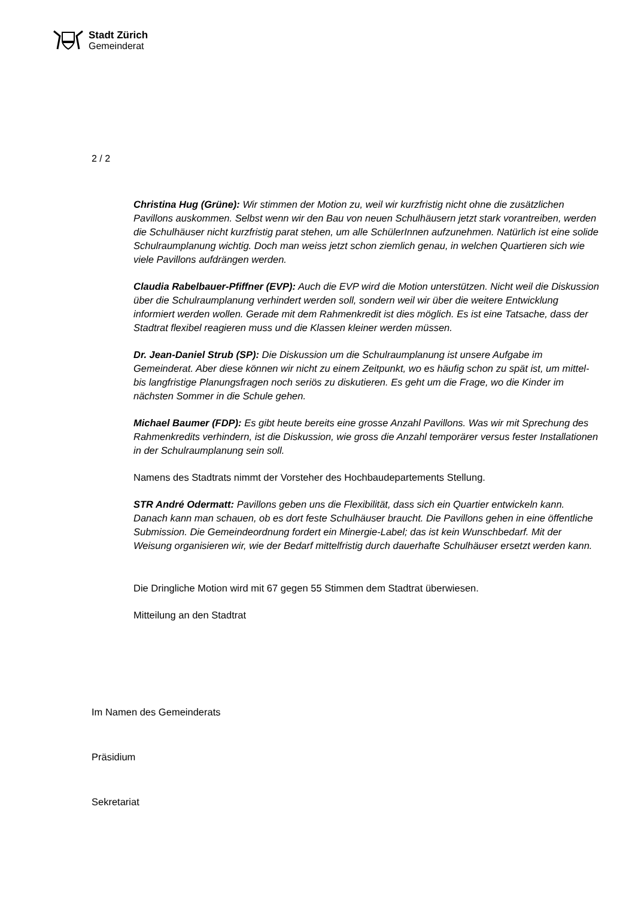Stadt Zürich
Gemeinderat
2 / 2
Christina Hug (Grüne): Wir stimmen der Motion zu, weil wir kurzfristig nicht ohne die zusätzlichen Pavillons auskommen. Selbst wenn wir den Bau von neuen Schulhäusern jetzt stark vorantreiben, werden die Schulhäuser nicht kurzfristig parat stehen, um alle SchülerInnen aufzunehmen. Natürlich ist eine solide Schulraumplanung wichtig. Doch man weiss jetzt schon ziemlich genau, in welchen Quartieren sich wie viele Pavillons aufdrängen werden.
Claudia Rabelbauer-Pfiffner (EVP): Auch die EVP wird die Motion unterstützen. Nicht weil die Diskussion über die Schulraumplanung verhindert werden soll, sondern weil wir über die weitere Entwicklung informiert werden wollen. Gerade mit dem Rahmenkredit ist dies möglich. Es ist eine Tatsache, dass der Stadtrat flexibel reagieren muss und die Klassen kleiner werden müssen.
Dr. Jean-Daniel Strub (SP): Die Diskussion um die Schulraumplanung ist unsere Aufgabe im Gemeinderat. Aber diese können wir nicht zu einem Zeitpunkt, wo es häufig schon zu spät ist, um mittel- bis langfristige Planungsfragen noch seriös zu diskutieren. Es geht um die Frage, wo die Kinder im nächsten Sommer in die Schule gehen.
Michael Baumer (FDP): Es gibt heute bereits eine grosse Anzahl Pavillons. Was wir mit Sprechung des Rahmenkredits verhindern, ist die Diskussion, wie gross die Anzahl temporärer versus fester Installationen in der Schulraumplanung sein soll.
Namens des Stadtrats nimmt der Vorsteher des Hochbaudepartements Stellung.
STR André Odermatt: Pavillons geben uns die Flexibilität, dass sich ein Quartier entwickeln kann. Danach kann man schauen, ob es dort feste Schulhäuser braucht. Die Pavillons gehen in eine öffentliche Submission. Die Gemeindeordnung fordert ein Minergie-Label; das ist kein Wunschbedarf. Mit der Weisung organisieren wir, wie der Bedarf mittelfristig durch dauerhafte Schulhäuser ersetzt werden kann.
Die Dringliche Motion wird mit 67 gegen 55 Stimmen dem Stadtrat überwiesen.
Mitteilung an den Stadtrat
Im Namen des Gemeinderats
Präsidium
Sekretariat